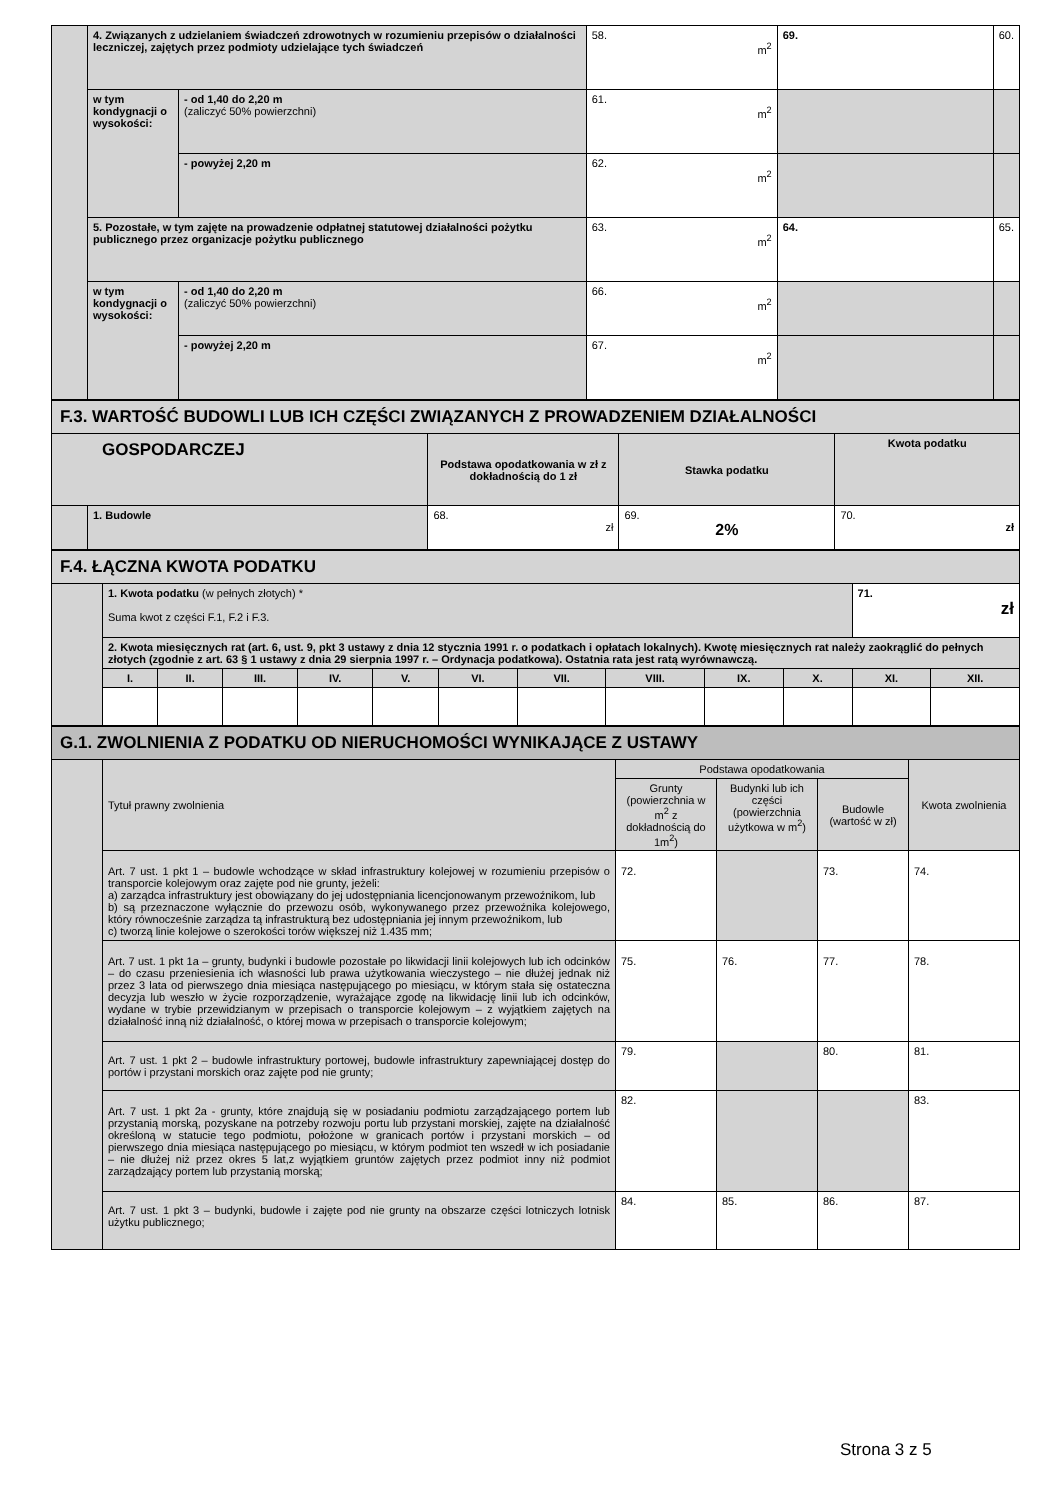| | 4. Związanych z udzielaniem świadczeń zdrowotnych w rozumieniu przepisów o działalności leczniczej, zajętych przez podmioty udzielające tych świadczeń | | 58. m<sup>2</sup> | 69. | 60. |
| | w tym kondygnacji o wysokości: | - od 1,40 do 2,20 m (zaliczyć 50% powierzchni) | 61. m<sup>2</sup> | | |
| | | - powyżej 2,20 m | 62. m<sup>2</sup> | | |
| | 5. Pozostałe, w tym zajęte na prowadzenie odpłatnej statutowej działalności pożytku publicznego przez organizacje pożytku publicznego | | 63. m<sup>2</sup> | 64. | 65. |
| | w tym kondygnacji o wysokości: | - od 1,40 do 2,20 m (zaliczyć 50% powierzchni) | 66. m<sup>2</sup> | | |
| | | - powyżej 2,20 m | 67. m<sup>2</sup> | | |
| F.3. WARTOŚĆ BUDOWLI LUB ICH CZĘŚCI ZWIĄZANYCH Z PROWADZENIEM DZIAŁALNOŚCI | | | | |
| GOSPODARCZEJ | | Podstawa opodatkowania w zł z dokładnością do 1 zł | Stawka podatku | Kwota podatku |
| | 1. Budowle | 68. zł | 69. 2% | 70. zł |
| F.4. ŁĄCZNA KWOTA PODATKU | | | | | | | | | | | | |
| | 1. Kwota podatku (w pełnych złotych) * Suma kwot z części F.1, F.2 i F.3. | | | | | | | | | | 71. zł | |
| | 2. Kwota miesięcznych rat (art. 6, ust. 9, pkt 3 ustawy z dnia 12 stycznia 1991 r. o podatkach i opłatach lokalnych). Kwotę miesięcznych rat należy zaokrąglić do pełnych złotych (zgodnie z art. 63 § 1 ustawy z dnia 29 sierpnia 1997 r. – Ordynacja podatkowa). Ostatnia rata jest ratą wyrównawczą. | | | | | | | | | | | |
| | I. | II. | III. | IV. | V. | VI. | VII. | VIII. | IX. | X. | XI. | XII. |
| G.1. ZWOLNIENIA Z PODATKU OD NIERUCHOMOŚCI WYNIKAJĄCE Z USTAWY | | | | | |
| | Tytuł prawny zwolnienia | Podstawa opodatkowania | | | Kwota zwolnienia |
| | | Grunty (powierzchnia w m<sup>2</sup> z dokładnością do 1m<sup>2</sup>) | Budynki lub ich części (powierzchnia użytkowa w m<sup>2</sup>) | Budowle (wartość w zł) | |
| | Art. 7 ust. 1 pkt 1 – budowle wchodzące w skład infrastruktury kolejowej w rozumieniu przepisów o transporcie kolejowym oraz zajęte pod nie grunty, jeżeli: a) zarządca infrastruktury jest obowiązany do jej udostępniania licencjonowanym przewoźnikom, lub b) są przeznaczone wyłącznie do przewozu osób, wykonywanego przez przewoźnika kolejowego, który równocześnie zarządza tą infrastrukturą bez udostępniania jej innym przewoźnikom, lub c) tworzą linie kolejowe o szerokości torów większej niż 1.435 mm; | 72. | | 73. | 74. |
| | Art. 7 ust. 1 pkt 1a – grunty, budynki i budowle pozostałe po likwidacji linii kolejowych lub ich odcinków – do czasu przeniesienia ich własności lub prawa użytkowania wieczystego – nie dłużej jednak niż przez 3 lata od pierwszego dnia miesiąca następującego po miesiącu, w którym stała się ostateczna decyzja lub weszło w życie rozporządzenie, wyrażające zgodę na likwidację linii lub ich odcinków, wydane w trybie przewidzianym w przepisach o transporcie kolejowym – z wyjątkiem zajętych na działalność inną niż działalność, o której mowa w przepisach o transporcie kolejowym; | 75. | 76. | 77. | 78. |
| | Art. 7 ust. 1 pkt 2 – budowle infrastruktury portowej, budowle infrastruktury zapewniającej dostęp do portów i przystani morskich oraz zajęte pod nie grunty; | 79. | | 80. | 81. |
| | Art. 7 ust. 1 pkt 2a - grunty, które znajdują się w posiadaniu podmiotu zarządzającego portem lub przystanią morską, pozyskane na potrzeby rozwoju portu lub przystani morskiej, zajęte na działalność określoną w statucie tego podmiotu, położone w granicach portów i przystani morskich – od pierwszego dnia miesiąca następującego po miesiącu, w którym podmiot ten wszedł w ich posiadanie – nie dłużej niż przez okres 5 lat,z wyjątkiem gruntów zajętych przez podmiot inny niż podmiot zarządzający portem lub przystanią morską; | 82. | | | 83. |
| | Art. 7 ust. 1 pkt 3 – budynki, budowle i zajęte pod nie grunty na obszarze części lotniczych lotnisk użytku publicznego; | 84. | 85. | 86. | 87. |
Strona 3 z 5